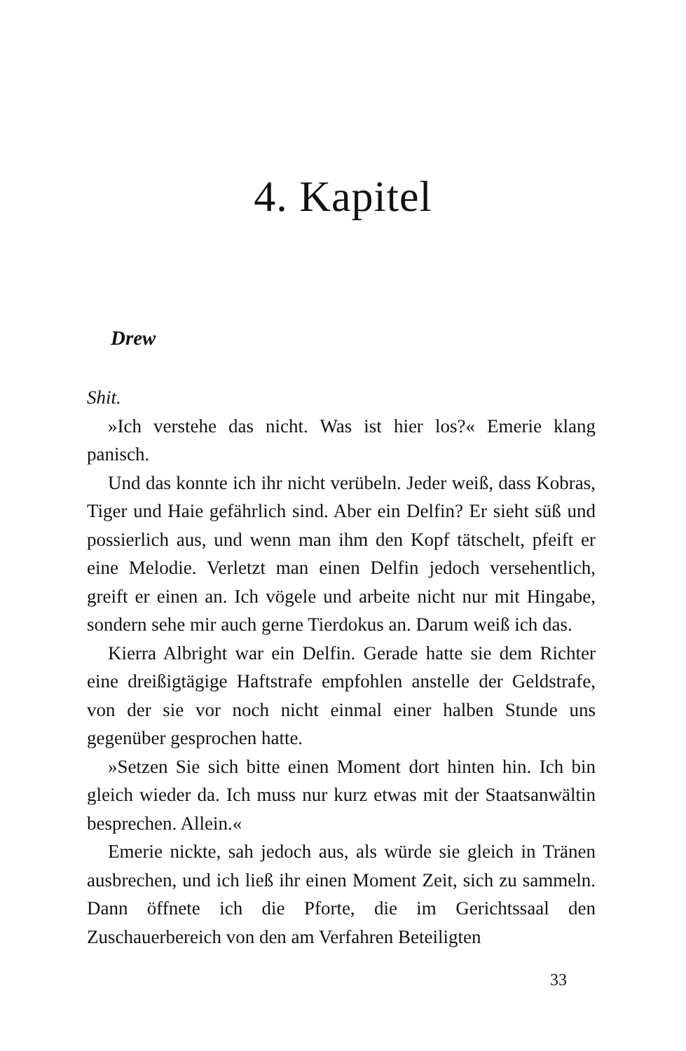4. Kapitel
Drew
Shit.
»Ich verstehe das nicht. Was ist hier los?« Emerie klang panisch.
Und das konnte ich ihr nicht verübeln. Jeder weiß, dass Kobras, Tiger und Haie gefährlich sind. Aber ein Delfin? Er sieht süß und possierlich aus, und wenn man ihm den Kopf tätschelt, pfeift er eine Melodie. Verletzt man einen Delfin jedoch versehentlich, greift er einen an. Ich vögele und arbeite nicht nur mit Hingabe, sondern sehe mir auch gerne Tierdokus an. Darum weiß ich das.
Kierra Albright war ein Delfin. Gerade hatte sie dem Richter eine dreißigtägige Haftstrafe empfohlen anstelle der Geldstrafe, von der sie vor noch nicht einmal einer halben Stunde uns gegenüber gesprochen hatte.
»Setzen Sie sich bitte einen Moment dort hinten hin. Ich bin gleich wieder da. Ich muss nur kurz etwas mit der Staatsanwältin besprechen. Allein.«
Emerie nickte, sah jedoch aus, als würde sie gleich in Tränen ausbrechen, und ich ließ ihr einen Moment Zeit, sich zu sammeln. Dann öffnete ich die Pforte, die im Gerichtssaal den Zuschauerbereich von den am Verfahren Beteiligten
33